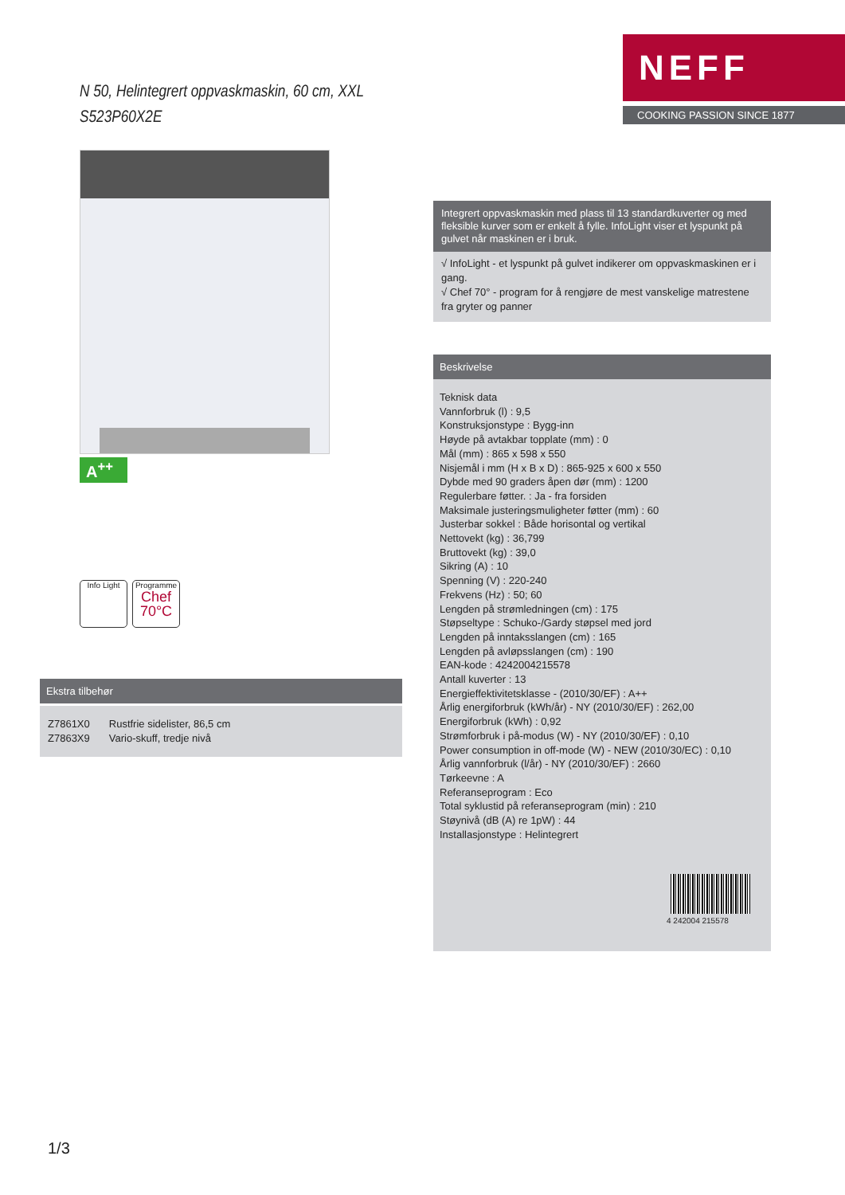N 50, Helintegrert oppvaskmaskin, 60 cm, XXL
S523P60X2E
NEFF
COOKING PASSION SINCE 1877
A<sup>++</sup>
Info Light
Programme
Chef
70°C
Ekstra tilbehør
| Z7861X0 | Rustfrie sidelister, 86,5 cm |
| Z7863X9 | Vario-skuff, tredje nivå |
Integrert oppvaskmaskin med plass til 13 standardkuverter og med fleksible kurver som er enkelt å fylle. InfoLight viser et lyspunkt på gulvet når maskinen er i bruk.
√ InfoLight - et lyspunkt på gulvet indikerer om oppvaskmaskinen er i gang.
√ Chef 70° - program for å rengjøre de mest vanskelige matrestene fra gryter og panner
Beskrivelse
Teknisk data
Vannforbruk (l) : 9,5
Konstruksjonstype : Bygg-inn
Høyde på avtakbar topplate (mm) : 0
Mål (mm) : 865 x 598 x 550
Nisjemål i mm (H x B x D) : 865-925 x 600 x 550
Dybde med 90 graders åpen dør (mm) : 1200
Regulerbare føtter. : Ja - fra forsiden
Maksimale justeringsmuligheter føtter (mm) : 60
Justerbar sokkel : Både horisontal og vertikal
Nettovekt (kg) : 36,799
Bruttovekt (kg) : 39,0
Sikring (A) : 10
Spenning (V) : 220-240
Frekvens (Hz) : 50; 60
Lengden på strømledningen (cm) : 175
Støpseltype : Schuko-/Gardy støpsel med jord
Lengden på inntaksslangen (cm) : 165
Lengden på avløpsslangen (cm) : 190
EAN-kode : 4242004215578
Antall kuverter : 13
Energieffektivitetsklasse - (2010/30/EF) : A++
Årlig energiforbruk (kWh/år) - NY (2010/30/EF) : 262,00
Energiforbruk (kWh) : 0,92
Strømforbruk i på-modus (W) - NY (2010/30/EF) : 0,10
Power consumption in off-mode (W) - NEW (2010/30/EC) : 0,10
Årlig vannforbruk (l/år) - NY (2010/30/EF) : 2660
Tørkeevne : A
Referanseprogram : Eco
Total syklustid på referanseprogram (min) : 210
Støynivå (dB (A) re 1pW) : 44
Installasjonstype : Helintegrert
4 242004 215578
1/3